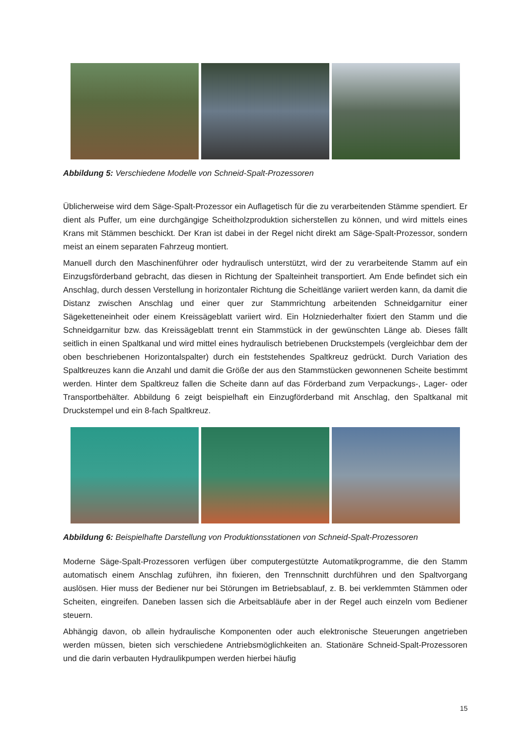Abbildung 5: Verschiedene Modelle von Schneid-Spalt-Prozessoren
Üblicherweise wird dem Säge-Spalt-Prozessor ein Auflagetisch für die zu verarbeitenden Stämme spendiert. Er dient als Puffer, um eine durchgängige Scheitholzproduktion sicherstellen zu können, und wird mittels eines Krans mit Stämmen beschickt. Der Kran ist dabei in der Regel nicht direkt am Säge-Spalt-Prozessor, sondern meist an einem separaten Fahrzeug montiert.
Manuell durch den Maschinenführer oder hydraulisch unterstützt, wird der zu verarbeitende Stamm auf ein Einzugsförderband gebracht, das diesen in Richtung der Spalteinheit transportiert. Am Ende befindet sich ein Anschlag, durch dessen Verstellung in horizontaler Richtung die Scheitlänge variiert werden kann, da damit die Distanz zwischen Anschlag und einer quer zur Stammrichtung arbeitenden Schneidgarnitur einer Sägeketteneinheit oder einem Kreissägeblatt variiert wird. Ein Holzniederhalter fixiert den Stamm und die Schneidgarnitur bzw. das Kreissägeblatt trennt ein Stammstück in der gewünschten Länge ab. Dieses fällt seitlich in einen Spaltkanal und wird mittel eines hydraulisch betriebenen Druckstempels (vergleichbar dem der oben beschriebenen Horizontalspalter) durch ein feststehendes Spaltkreuz gedrückt. Durch Variation des Spaltkreuzes kann die Anzahl und damit die Größe der aus den Stammstücken gewonnenen Scheite bestimmt werden. Hinter dem Spaltkreuz fallen die Scheite dann auf das Förderband zum Verpackungs-, Lager- oder Transportbehälter. Abbildung 6 zeigt beispielhaft ein Einzugförderband mit Anschlag, den Spaltkanal mit Druckstempel und ein 8-fach Spaltkreuz.
Abbildung 6: Beispielhafte Darstellung von Produktionsstationen von Schneid-Spalt-Prozessoren
Moderne Säge-Spalt-Prozessoren verfügen über computergestützte Automatikprogramme, die den Stamm automatisch einem Anschlag zuführen, ihn fixieren, den Trennschnitt durchführen und den Spaltvorgang auslösen. Hier muss der Bediener nur bei Störungen im Betriebsablauf, z. B. bei verklemmten Stämmen oder Scheiten, eingreifen. Daneben lassen sich die Arbeitsabläufe aber in der Regel auch einzeln vom Bediener steuern.
Abhängig davon, ob allein hydraulische Komponenten oder auch elektronische Steuerungen angetrieben werden müssen, bieten sich verschiedene Antriebsmöglichkeiten an. Stationäre Schneid-Spalt-Prozessoren und die darin verbauten Hydraulikpumpen werden hierbei häufig
15